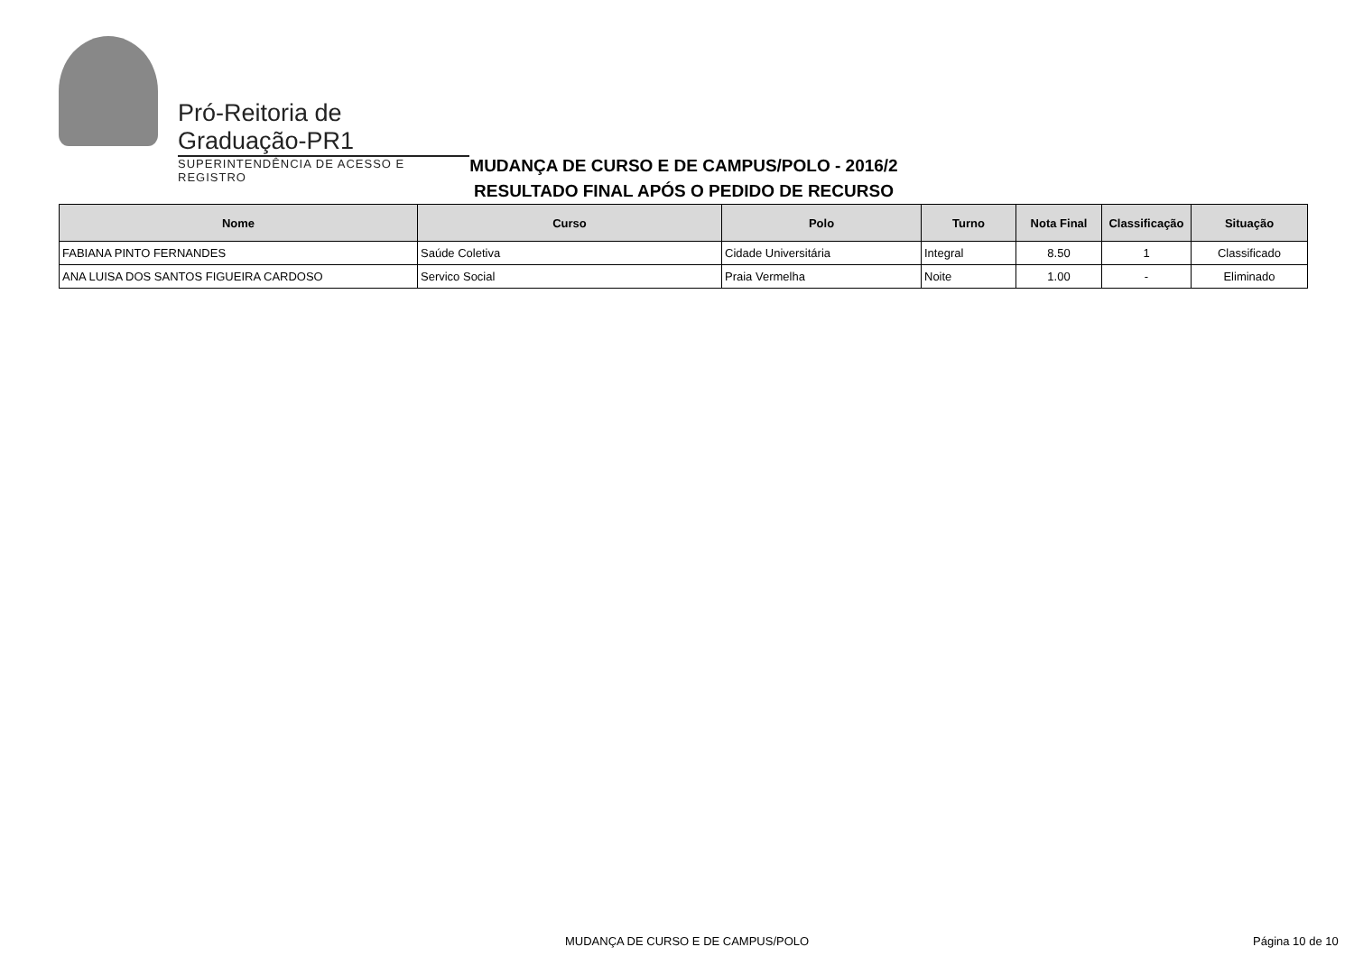Pró-Reitoria de Graduação-PR1
SUPERINTENDÊNCIA DE ACESSO E REGISTRO
MUDANÇA DE CURSO E DE CAMPUS/POLO - 2016/2
RESULTADO FINAL APÓS O PEDIDO DE RECURSO
| Nome | Curso | Polo | Turno | Nota Final | Classificação | Situação |
| --- | --- | --- | --- | --- | --- | --- |
| FABIANA PINTO FERNANDES | Saúde Coletiva | Cidade Universitária | Integral | 8.50 | 1 | Classificado |
| ANA LUISA DOS SANTOS FIGUEIRA CARDOSO | Servico Social | Praia Vermelha | Noite | 1.00 | - | Eliminado |
MUDANÇA DE CURSO E DE CAMPUS/POLO
Página 10 de 10